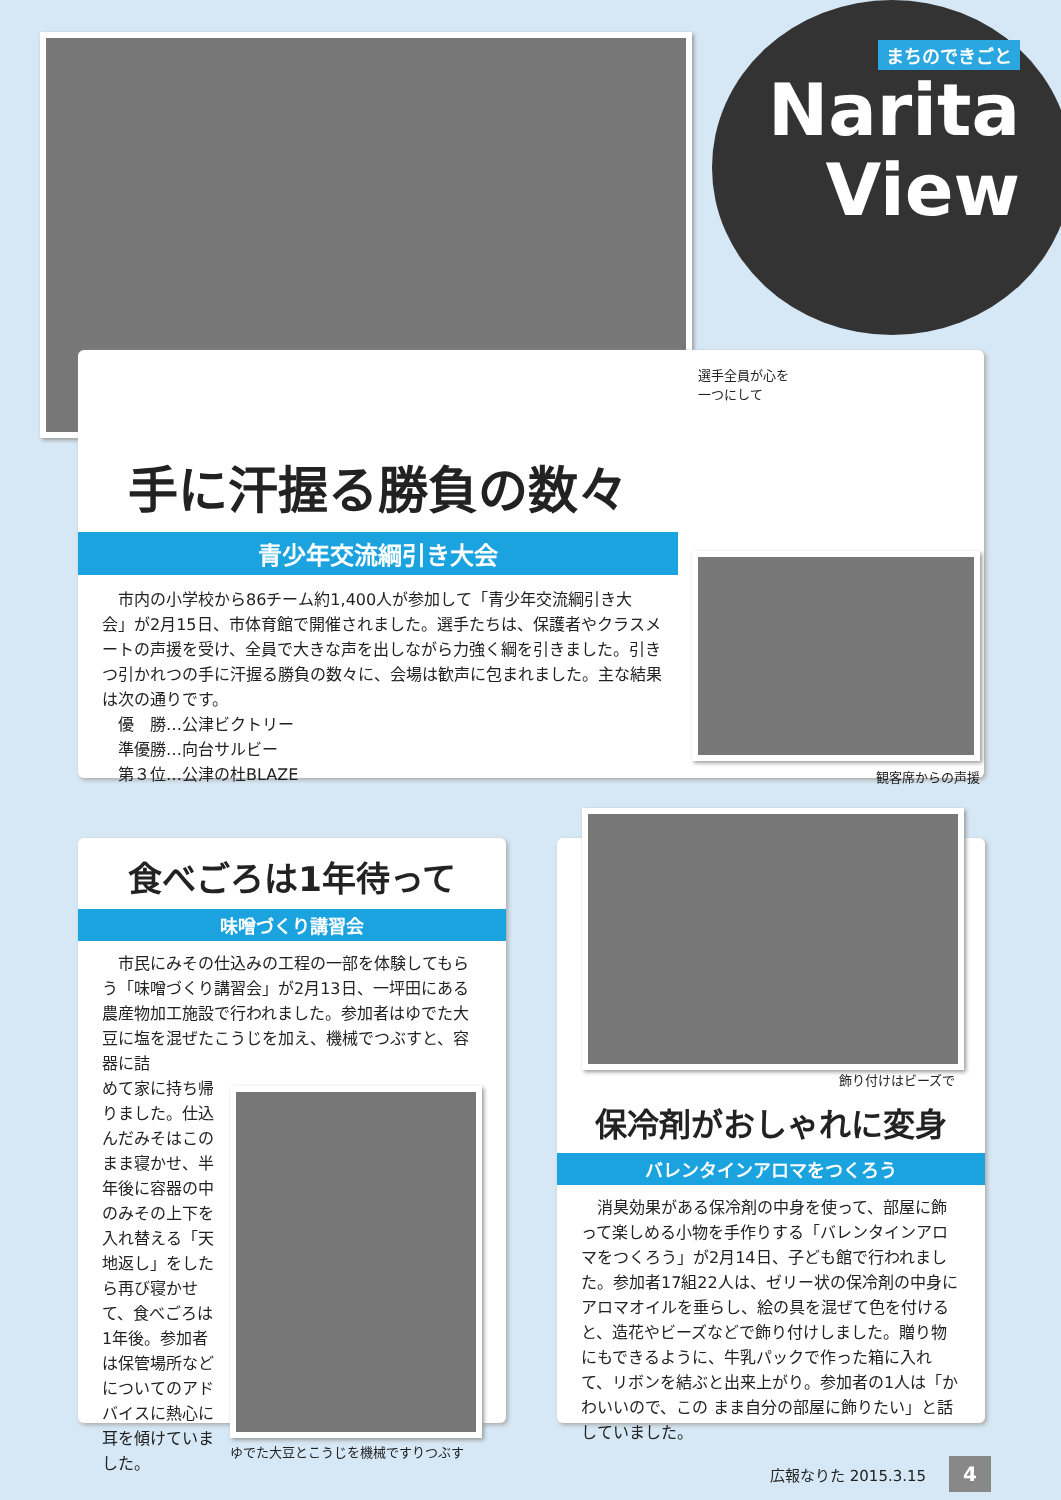まちのできごと
Narita
View
選手全員が心を
一つにして
手に汗握る勝負の数々
青少年交流綱引き大会
　市内の小学校から86チーム約1,400人が参加して「青少年交流綱引き大会」が2月15日、市体育館で開催されました。選手たちは、保護者やクラスメートの声援を受け、全員で大きな声を出しながら力強く綱を引きました。引きつ引かれつの手に汗握る勝負の数々に、会場は歓声に包まれました。主な結果は次の通りです。
　優　勝…公津ビクトリー
　準優勝…向台サルビー
　第３位…公津の杜BLAZE
観客席からの声援
食べごろは1年待って
味噌づくり講習会
　市民にみその仕込みの工程の一部を体験してもらう「味噌づくり講習会」が2月13日、一坪田にある農産物加工施設で行われました。参加者はゆでた大豆に塩を混ぜたこうじを加え、機械でつぶすと、容器に詰
めて家に持ち帰りました。仕込んだみそはこのまま寝かせ、半年後に容器の中のみその上下を入れ替える「天地返し」をしたら再び寝かせて、食べごろは1年後。参加者は保管場所などについてのアドバイスに熱心に耳を傾けていました。
ゆでた大豆とこうじを機械ですりつぶす
飾り付けはビーズで
保冷剤がおしゃれに変身
バレンタインアロマをつくろう
　消臭効果がある保冷剤の中身を使って、部屋に飾って楽しめる小物を手作りする「バレンタインアロマをつくろう」が2月14日、子ども館で行われました。参加者17組22人は、ゼリー状の保冷剤の中身にアロマオイルを垂らし、絵の具を混ぜて色を付けると、造花やビーズなどで飾り付けしました。贈り物にもできるように、牛乳パックで作った箱に入れて、リボンを結ぶと出来上がり。参加者の1人は「かわいいので、この まま自分の部屋に飾りたい」と話していました。
広報なりた 2015.3.15 4